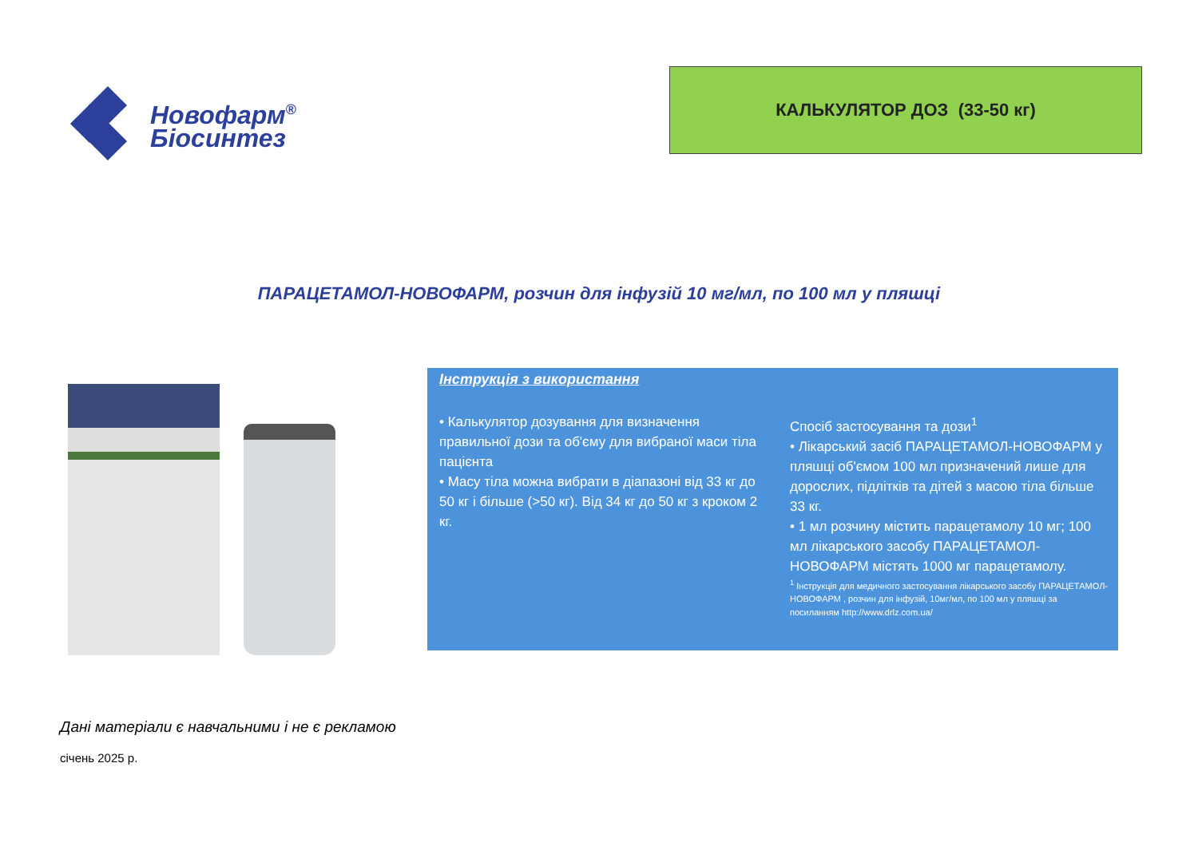Новофарм<sup>®</sup>
Біосинтез
КАЛЬКУЛЯТОР ДОЗ (33-50 кг)
ПАРАЦЕТАМОЛ-НОВОФАРМ, розчин для інфузій 10 мг/мл, по 100 мл у пляшці
Інструкція з використання
• Калькулятор дозування для визначення правильної дози та об'єму для вибраної маси тіла пацієнта
• Масу тіла можна вибрати в діапазоні від 33 кг до 50 кг і більше (>50 кг). Від 34 кг до 50 кг з кроком 2 кг.
Спосіб застосування та дози<sup>1</sup>
• Лікарський засіб ПАРАЦЕТАМОЛ-НОВОФАРМ у пляшці об'ємом 100 мл призначений лише для дорослих, підлітків та дітей з масою тіла більше 33 кг.
• 1 мл розчину містить парацетамолу 10 мг; 100 мл лікарського засобу ПАРАЦЕТАМОЛ-НОВОФАРМ містять 1000 мг парацетамолу.
<sup>1</sup> Інструкція для медичного застосування лікарського засобу ПАРАЦЕТАМОЛ-НОВОФАРМ , розчин для інфузій, 10мг/мл, по 100 мл у пляшці за посиланням http://www.drlz.com.ua/
Дані матеріали є навчальними і не є рекламою
січень 2025 р.